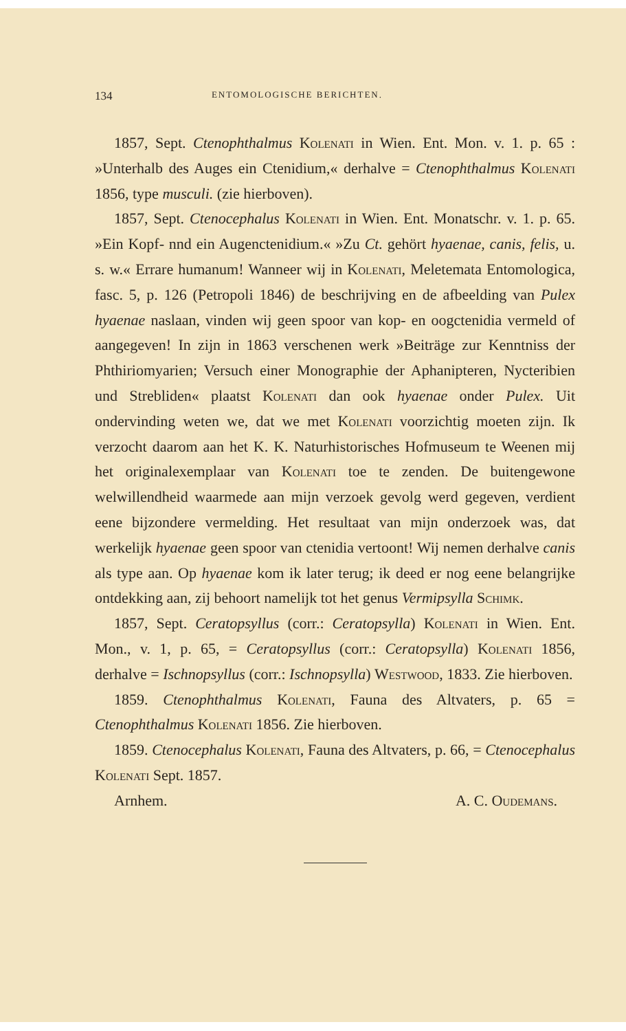134 ENTOMOLOGISCHE BERICHTEN.
1857, Sept. Ctenophthalmus Kolenati in Wien. Ent. Mon. v. 1. p. 65 : »Unterhalb des Auges ein Ctenidium,« derhalve = Ctenophthalmus Kolenati 1856, type musculi. (zie hierboven).
1857, Sept. Ctenocephalus Kolenati in Wien. Ent. Monatschr. v. 1. p. 65. »Ein Kopf- nnd ein Augenctenidium.« »Zu Ct. gehört hyaenae, canis, felis, u. s. w.« Errare humanum! Wanneer wij in Kolenati, Meletemata Entomologica, fasc. 5, p. 126 (Petropoli 1846) de beschrijving en de afbeelding van Pulex hyaenae naslaan, vinden wij geen spoor van kop- en oogctenidia vermeld of aangegeven! In zijn in 1863 verschenen werk »Beiträge zur Kenntniss der Phthiriomyarien; Versuch einer Monographie der Aphanipteren, Nycteribien und Strebliden« plaatst Kolenati dan ook hyaenae onder Pulex. Uit ondervinding weten we, dat we met Kolenati voorzichtig moeten zijn. Ik verzocht daarom aan het K. K. Naturhistorisches Hofmuseum te Weenen mij het originalexemplaar van Kolenati toe te zenden. De buitengewone welwillendheid waarmede aan mijn verzoek gevolg werd gegeven, verdient eene bijzondere vermelding. Het resultaat van mijn onderzoek was, dat werkelijk hyaenae geen spoor van ctenidia vertoont! Wij nemen derhalve canis als type aan. Op hyaenae kom ik later terug; ik deed er nog eene belangrijke ontdekking aan, zij behoort namelijk tot het genus Vermipsylla Schimk.
1857, Sept. Ceratopsyllus (corr.: Ceratopsylla) Kolenati in Wien. Ent. Mon., v. 1, p. 65, = Ceratopsyllus (corr.: Ceratopsylla) Kolenati 1856, derhalve = Ischnopsyllus (corr.: Ischnopsylla) Westwood, 1833. Zie hierboven.
1859. Ctenophthalmus Kolenati, Fauna des Altvaters, p. 65 = Ctenophthalmus Kolenati 1856. Zie hierboven.
1859. Ctenocephalus Kolenati, Fauna des Altvaters, p. 66, = Ctenocephalus Kolenati Sept. 1857.
Arnhem. A. C. Oudemans.